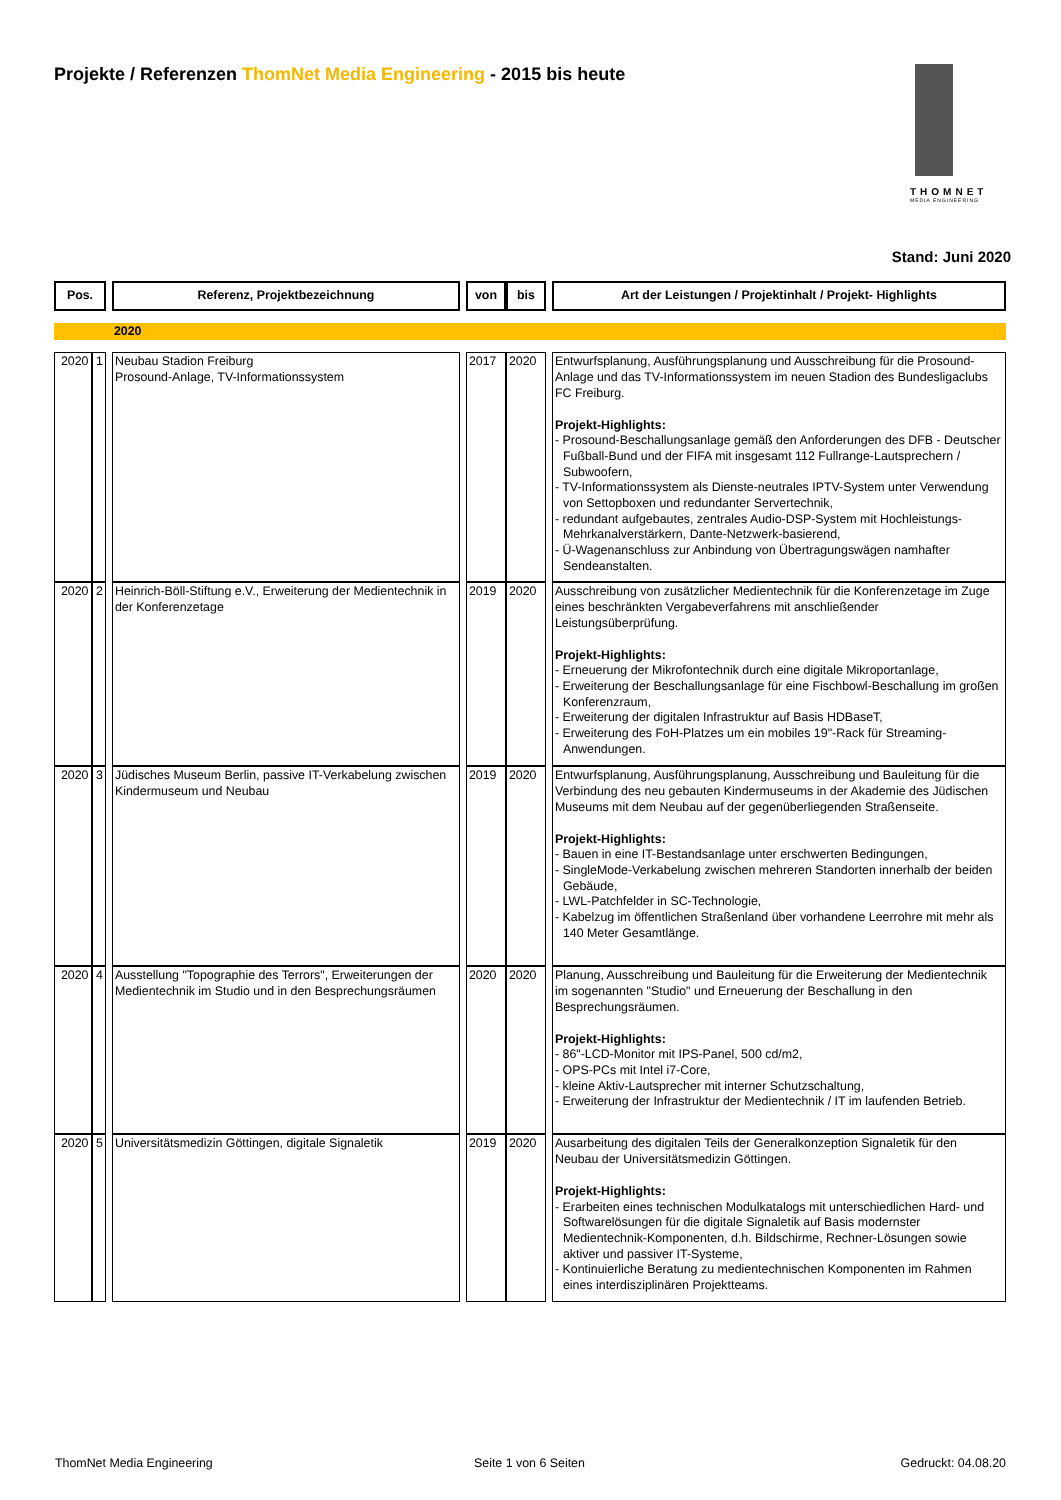Projekte / Referenzen ThomNet Media Engineering - 2015 bis heute
THOMNET
MEDIA ENGINEERING
Stand: Juni 2020
| Pos. | | | Referenz, Projektbezeichnung | | von | bis | | Art der Leistungen / Projektinhalt / Projekt- Highlights |
| | | | 2020 | | | | | |
| 2020 | 1 | | Neubau Stadion Freiburg Prosound-Anlage, TV-Informationssystem | | 2017 | 2020 | | Entwurfsplanung, Ausführungsplanung und Ausschreibung für die Prosound-Anlage und das TV-Informationssystem im neuen Stadion des Bundesligaclubs FC Freiburg. Projekt-Highlights: - Prosound-Beschallungsanlage gemäß den Anforderungen des DFB - Deutscher Fußball-Bund und der FIFA mit insgesamt 112 Fullrange-Lautsprechern / Subwoofern, - TV-Informationssystem als Dienste-neutrales IPTV-System unter Verwendung von Settopboxen und redundanter Servertechnik, - redundant aufgebautes, zentrales Audio-DSP-System mit Hochleistungs-Mehrkanalverstärkern, Dante-Netzwerk-basierend, - Ü-Wagenanschluss zur Anbindung von Übertragungswägen namhafter Sendeanstalten. |
| 2020 | 2 | | Heinrich-Böll-Stiftung e.V., Erweiterung der Medientechnik in der Konferenzetage | | 2019 | 2020 | | Ausschreibung von zusätzlicher Medientechnik für die Konferenzetage im Zuge eines beschränkten Vergabeverfahrens mit anschließender Leistungsüberprüfung. Projekt-Highlights: - Erneuerung der Mikrofontechnik durch eine digitale Mikroportanlage, - Erweiterung der Beschallungsanlage für eine Fischbowl-Beschallung im großen Konferenzraum, - Erweiterung der digitalen Infrastruktur auf Basis HDBaseT, - Erweiterung des FoH-Platzes um ein mobiles 19"-Rack für Streaming-Anwendungen. |
| 2020 | 3 | | Jüdisches Museum Berlin, passive IT-Verkabelung zwischen Kindermuseum und Neubau | | 2019 | 2020 | | Entwurfsplanung, Ausführungsplanung, Ausschreibung und Bauleitung für die Verbindung des neu gebauten Kindermuseums in der Akademie des Jüdischen Museums mit dem Neubau auf der gegenüberliegenden Straßenseite. Projekt-Highlights: - Bauen in eine IT-Bestandsanlage unter erschwerten Bedingungen, - SingleMode-Verkabelung zwischen mehreren Standorten innerhalb der beiden Gebäude, - LWL-Patchfelder in SC-Technologie, - Kabelzug im öffentlichen Straßenland über vorhandene Leerrohre mit mehr als 140 Meter Gesamtlänge. |
| 2020 | 4 | | Ausstellung "Topographie des Terrors", Erweiterungen der Medientechnik im Studio und in den Besprechungsräumen | | 2020 | 2020 | | Planung, Ausschreibung und Bauleitung für die Erweiterung der Medientechnik im sogenannten "Studio" und Erneuerung der Beschallung in den Besprechungsräumen. Projekt-Highlights: - 86"-LCD-Monitor mit IPS-Panel, 500 cd/m2, - OPS-PCs mit Intel i7-Core, - kleine Aktiv-Lautsprecher mit interner Schutzschaltung, - Erweiterung der Infrastruktur der Medientechnik / IT im laufenden Betrieb. |
| 2020 | 5 | | Universitätsmedizin Göttingen, digitale Signaletik | | 2019 | 2020 | | Ausarbeitung des digitalen Teils der Generalkonzeption Signaletik für den Neubau der Universitätsmedizin Göttingen. Projekt-Highlights: - Erarbeiten eines technischen Modulkatalogs mit unterschiedlichen Hard- und Softwarelösungen für die digitale Signaletik auf Basis modernster Medientechnik-Komponenten, d.h. Bildschirme, Rechner-Lösungen sowie aktiver und passiver IT-Systeme, - Kontinuierliche Beratung zu medientechnischen Komponenten im Rahmen eines interdisziplinären Projektteams. |
ThomNet Media Engineering Seite 1 von 6 Seiten Gedruckt: 04.08.20